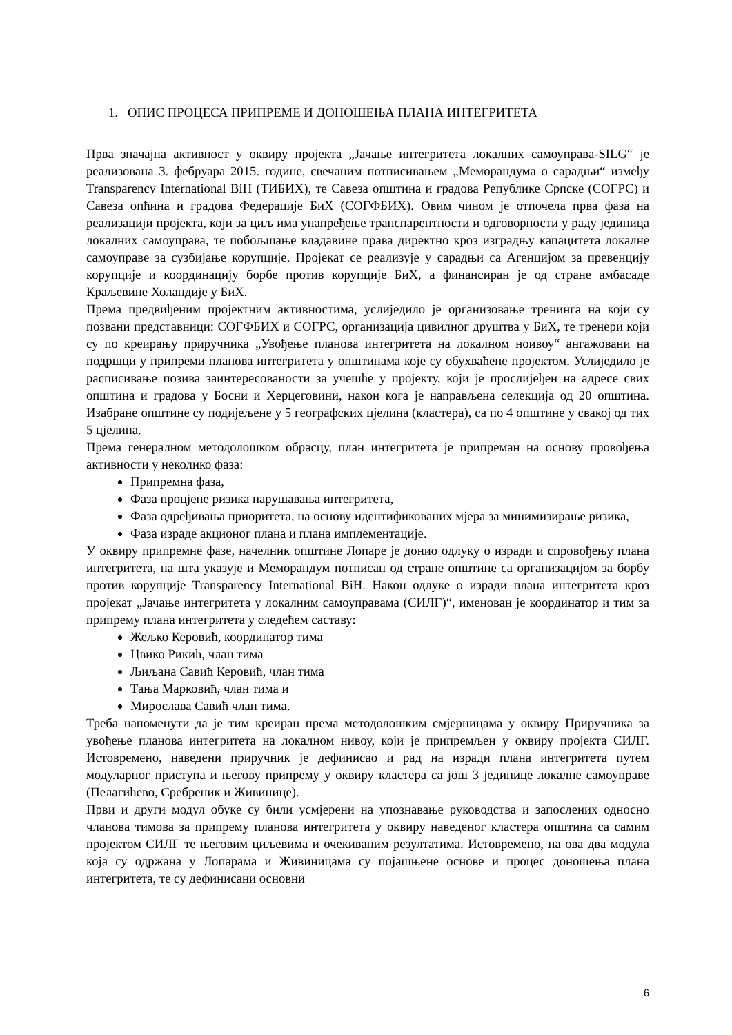1. ОПИС ПРОЦЕСА ПРИПРЕМЕ И ДОНОШЕЊА ПЛАНА ИНТЕГРИТЕТА
Прва значајна активност у оквиру пројекта „Јачање интегритета локалних самоуправа-SILG“ је реализована 3. фебруара 2015. године, свечаним потписивањем „Меморандума о сарадњи“ између Transparency International BiH (ТИБИХ), те Савеза општина и градова Републике Српске (СОГРС) и Савеза опћина и градова Федерације БиХ (СОГФБИХ). Овим чином је отпочела прва фаза на реализацији пројекта, који за циљ има унапређење транспарентности и одговорности у раду јединица локалних самоуправа, те побољшање владавине права директно кроз изградњу капацитета локалне самоуправе за сузбијање корупције. Пројекат се реализује у сарадњи са Агенцијом за превенцију корупције и координацију борбе против корупције БиХ, а финансиран је од стране амбасаде Краљевине Холандије у БиХ.
Према предвиђеним пројектним активностима, услиједило је организовање тренинга на који су позвани представници: СОГФБИХ и СОГРС, организација цивилног друштва у БиХ, те тренери који су по креирању приручника „Увођење планова интегритета на локалном ноивоу“ ангажовани на подршци у припреми планова интегритета у општинама које су обухваћене пројектом. Услиједило је расписивање позива заинтересованости за учешће у пројекту, који је прослијеђен на адресе свих општина и градова у Босни и Херцеговини, након кога је направљена селекција од 20 општина. Изабране општине су подијељене у 5 географских цјелина (кластера), са по 4 општине у свакој од тих 5 цјелина.
Према генералном методолошком обрасцу, план интегритета је припреман на основу провођења активности у неколико фаза:
Припремна фаза,
Фаза процјене ризика нарушавања интегритета,
Фаза одређивања приоритета, на основу идентификованих мјера за минимизирање ризика,
Фаза израде акционог плана и плана имплементације.
У оквиру припремне фазе, начелник општине Лопаре је донио одлуку о изради и спровођењу плана интегритета, на шта указује и Меморандум потписан од стране општине са организацијом за борбу против корупције Transparency International BiH. Након одлуке о изради плана интегритета кроз пројекат „Јачање интегритета у локалним самоуправама (СИЛГ)“, именован је координатор и тим за припрему плана интегритета у следећем саставу:
Жељко Керовић, координатор тима
Цвико Рикић, члан тима
Љиљана Савић Керовић, члан тима
Тања Марковић, члан тима и
Мирослава Савић члан тима.
Треба напоменути да је тим креиран према методолошким смјерницама у оквиру Приручника за увођење планова интегритета на локалном нивоу, који је припремљен у оквиру пројекта СИЛГ. Истовремено, наведени приручник је дефинисао и рад на изради плана интегритета путем модуларног приступа и његову припрему у оквиру кластера са још 3 јединице локалне самоуправе (Пелагићево, Сребреник и Живинице).
Први и други модул обуке су били усмјерени на упознавање руководства и запослених односно чланова тимова за припрему планова интегритета у оквиру наведеног кластера општина са самим пројектом СИЛГ те његовим циљевима и очекиваним резултатима. Истовремено, на ова два модула која су одржана у Лопарама и Живиницама су појашњене основе и процес доношења плана интегритета, те су дефинисани основни
6